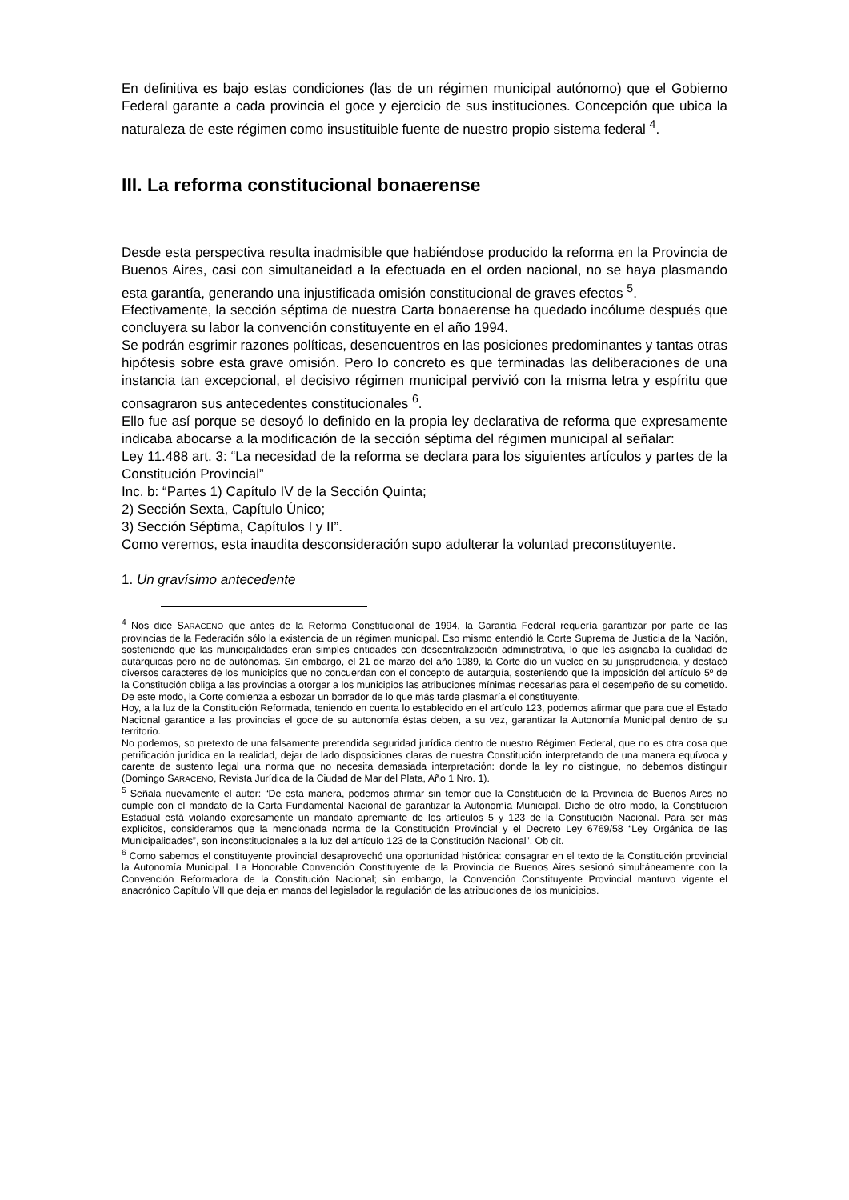En definitiva es bajo estas condiciones (las de un régimen municipal autónomo) que el Gobierno Federal garante a cada provincia el goce y ejercicio de sus instituciones. Concepción que ubica la naturaleza de este régimen como insustituible fuente de nuestro propio sistema federal <sup>4</sup>.
III. La reforma constitucional bonaerense
Desde esta perspectiva resulta inadmisible que habiéndose producido la reforma en la Provincia de Buenos Aires, casi con simultaneidad a la efectuada en el orden nacional, no se haya plasmando esta garantía, generando una injustificada omisión constitucional de graves efectos <sup>5</sup>.
Efectivamente, la sección séptima de nuestra Carta bonaerense ha quedado incólume después que concluyera su labor la convención constituyente en el año 1994.
Se podrán esgrimir razones políticas, desencuentros en las posiciones predominantes y tantas otras hipótesis sobre esta grave omisión. Pero lo concreto es que terminadas las deliberaciones de una instancia tan excepcional, el decisivo régimen municipal pervivió con la misma letra y espíritu que consagraron sus antecedentes constitucionales <sup>6</sup>.
Ello fue así porque se desoyó lo definido en la propia ley declarativa de reforma que expresamente indicaba abocarse a la modificación de la sección séptima del régimen municipal al señalar:
Ley 11.488 art. 3: “La necesidad de la reforma se declara para los siguientes artículos y partes de la Constitución Provincial”
Inc. b: “Partes 1) Capítulo IV de la Sección Quinta;
2) Sección Sexta, Capítulo Único;
3) Sección Séptima, Capítulos I y II”.
Como veremos, esta inaudita desconsideración supo adulterar la voluntad preconstituyente.
1. Un gravísimo antecedente
<sup>4</sup> Nos dice SARACENO que antes de la Reforma Constitucional de 1994, la Garantía Federal requería garantizar por parte de las provincias de la Federación sólo la existencia de un régimen municipal. Eso mismo entendió la Corte Suprema de Justicia de la Nación, sosteniendo que las municipalidades eran simples entidades con descentralización administrativa, lo que les asignaba la cualidad de autárquicas pero no de autónomas. Sin embargo, el 21 de marzo del año 1989, la Corte dio un vuelco en su jurisprudencia, y destacó diversos caracteres de los municipios que no concuerdan con el concepto de autarquía, sosteniendo que la imposición del artículo 5º de la Constitución obliga a las provincias a otorgar a los municipios las atribuciones mínimas necesarias para el desempeño de su cometido. De este modo, la Corte comienza a esbozar un borrador de lo que más tarde plasmaría el constituyente.
Hoy, a la luz de la Constitución Reformada, teniendo en cuenta lo establecido en el artículo 123, podemos afirmar que para que el Estado Nacional garantice a las provincias el goce de su autonomía éstas deben, a su vez, garantizar la Autonomía Municipal dentro de su territorio.
No podemos, so pretexto de una falsamente pretendida seguridad jurídica dentro de nuestro Régimen Federal, que no es otra cosa que petrificación jurídica en la realidad, dejar de lado disposiciones claras de nuestra Constitución interpretando de una manera equívoca y carente de sustento legal una norma que no necesita demasiada interpretación: donde la ley no distingue, no debemos distinguir (Domingo SARACENO, Revista Jurídica de la Ciudad de Mar del Plata, Año 1 Nro. 1).
<sup>5</sup> Señala nuevamente el autor: “De esta manera, podemos afirmar sin temor que la Constitución de la Provincia de Buenos Aires no cumple con el mandato de la Carta Fundamental Nacional de garantizar la Autonomía Municipal. Dicho de otro modo, la Constitución Estadual está violando expresamente un mandato apremiante de los artículos 5 y 123 de la Constitución Nacional. Para ser más explícitos, consideramos que la mencionada norma de la Constitución Provincial y el Decreto Ley 6769/58 “Ley Orgánica de las Municipalidades”, son inconstitucionales a la luz del artículo 123 de la Constitución Nacional”. Ob cit.
<sup>6</sup> Como sabemos el constituyente provincial desaprovechó una oportunidad histórica: consagrar en el texto de la Constitución provincial la Autonomía Municipal. La Honorable Convención Constituyente de la Provincia de Buenos Aires sesionó simultáneamente con la Convención Reformadora de la Constitución Nacional; sin embargo, la Convención Constituyente Provincial mantuvo vigente el anacrónico Capítulo VII que deja en manos del legislador la regulación de las atribuciones de los municipios.